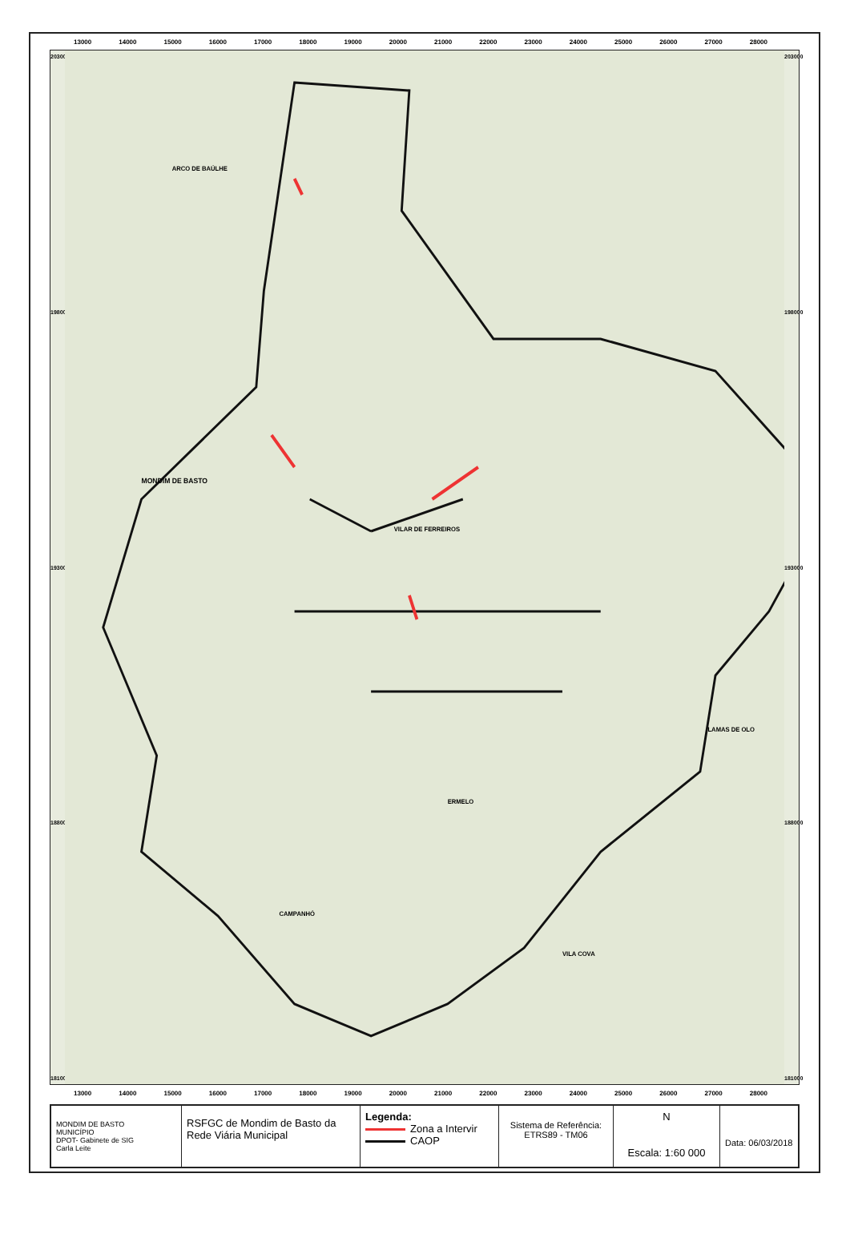13000 14000 15000 16000 17000 18000 19000 20000 21000 22000 23000 24000 25000 26000 27000 28000
203000
198000
193000
188000
181000
MONDIM DE BASTO
VILAR DE FERREIROS
ARCO DE BAÚLHE
ERMELO
LAMAS DE OLO
CAMPANHÓ
VILA COVA
203000
198000
193000
188000
181000
13000 14000 15000 16000 17000 18000 19000 20000 21000 22000 23000 24000 25000 26000 27000 28000
MONDIM DE BASTO
MUNICÍPIO
DPOT- Gabinete de SIG
Carla Leite
RSFGC de Mondim de Basto da
Rede Viária Municipal
Legenda:
Zona a Intervir
CAOP
Sistema de Referência:
ETRS89 - TM06
N
Escala: 1:60 000
Data: 06/03/2018